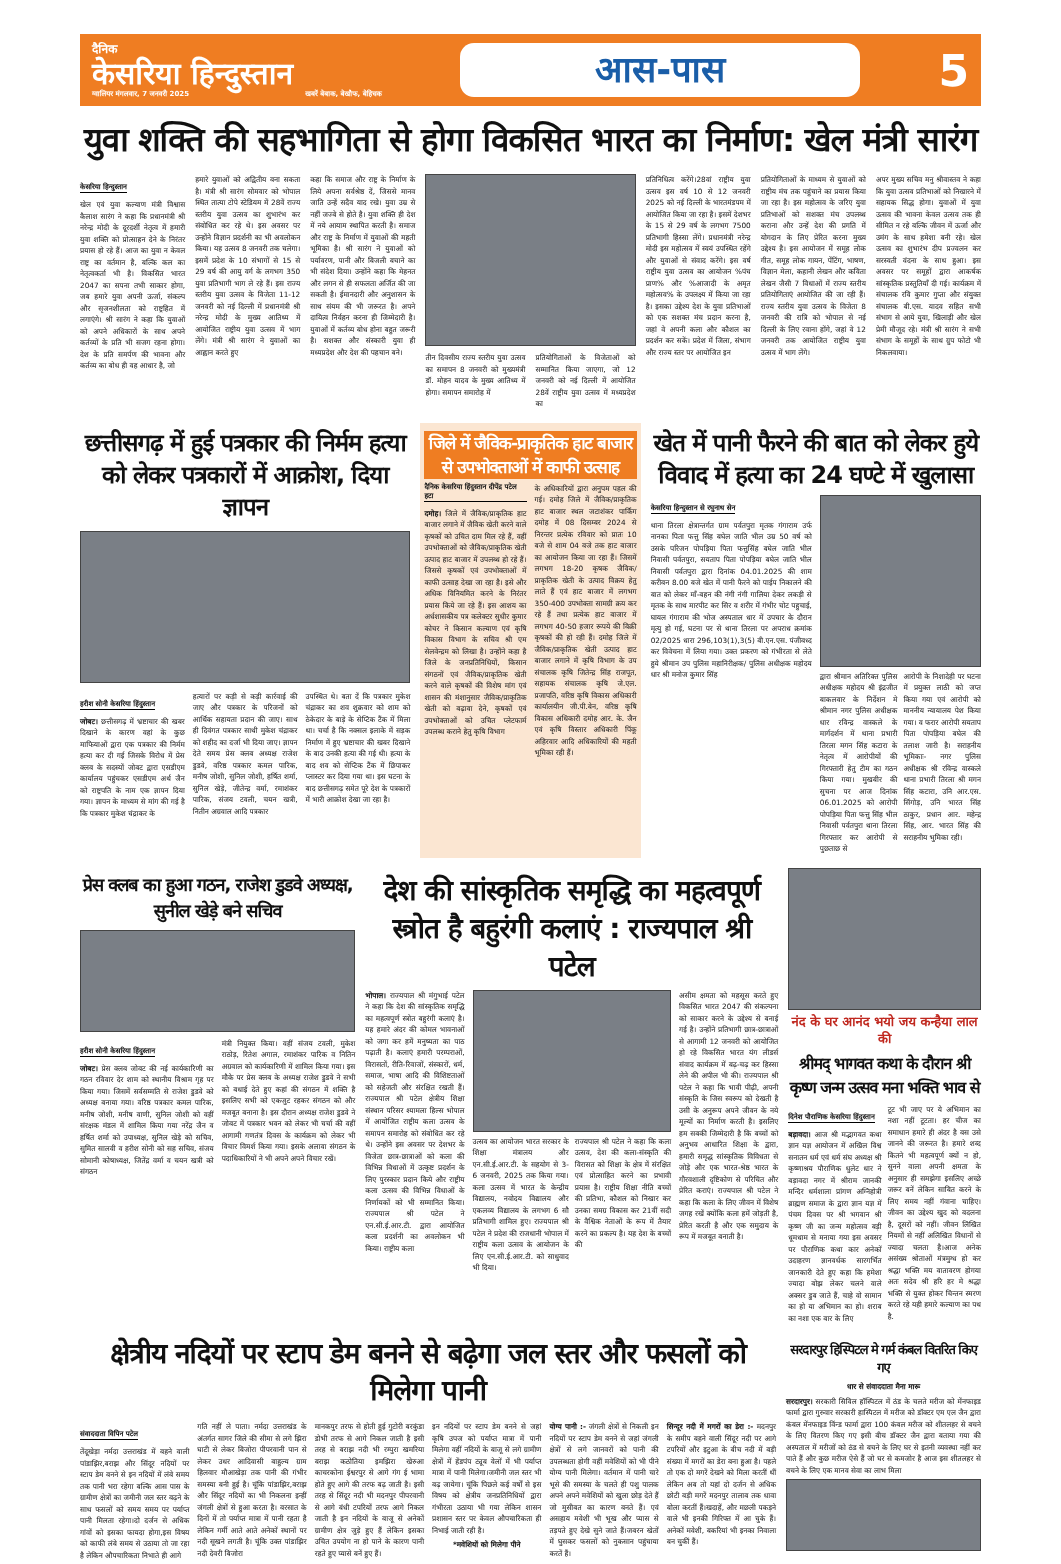दैनिक
केसरिया हिन्दुस्तान
ग्वालियर मंगलवार, 7 जनवरी 2025 खबरें बेबाक, बेखौफ, बेहिचक
आस-पास
5
युवा शक्ति की सहभागिता से होगा विकसित भारत का निर्माण: खेल मंत्री सारंग
केसरिया हिन्दुस्तान
खेल एवं युवा कल्याण मंत्री विश्वास कैलाश सारंग ने कहा कि प्रधानमंत्री श्री नरेन्द्र मोदी के दूरदर्शी नेतृत्व में हमारी युवा शक्ति को प्रोत्साहन देने के निरंतर प्रयास हो रहे हैं। आज का युवा न केवल राष्ट्र का वर्तमान है, बल्कि कल का नेतृत्वकर्ता भी है। विकसित भारत 2047 का सपना तभी साकार होगा, जब हमारे युवा अपनी ऊर्जा, संकल्प और सृजनशीलता को राष्ट्रहित में लगाएंगे। श्री सारंग ने कहा कि युवाओं को अपने अधिकारों के साथ अपने कर्तव्यों के प्रति भी सजग रहना होगा। देश के प्रति समर्पण की भावना और कर्तव्य का बोध ही वह आधार है, जो
हमारे युवाओं को अद्वितीय बना सकता है। मंत्री श्री सारंग सोमवार को भोपाल स्थित तात्या टोपे स्टेडियम में 28वें राज्य स्तरीय युवा उत्सव का शुभारंभ कर संबोधित कर रहे थे। इस अवसर पर उन्होंने विज्ञान प्रदर्शनी का भी अवलोकन किया। यह उत्सव 8 जनवरी तक चलेगा। इसमें प्रदेश के 10 संभागों से 15 से 29 वर्ष की आयु वर्ग के लगभग 350 युवा प्रतिभागी भाग ले रहे हैं। इस राज्य स्तरीय युवा उत्सव के विजेता 11-12 जनवरी को नई दिल्ली में प्रधानमंत्री श्री नरेन्द्र मोदी के मुख्य आतिथ्य में आयोजित राष्ट्रीय युवा उत्सव में भाग लेंगे। मंत्री श्री सारंग ने युवाओं का आह्वान करते हुए
कहा कि समाज और राष्ट्र के निर्माण के लिये अपना सर्वश्रेष्ठ दें, जिससे मानव जाति उन्हें सदैव याद रखे। युवा उम्र से नहीं जज्बे से होते है। युवा शक्ति ही देश में नये आयाम स्थापित करती है। समाज और राष्ट्र के निर्माण में युवाओं की महती भूमिका है। श्री सारंग ने युवाओं को पर्यावरण, पानी और बिजली बचाने का भी संदेश दिया। उन्होंने कहा कि मेहनत और लगन से ही सफलता अर्जित की जा सकती है। ईमानदारी और अनुशासन के साथ संयम की भी जरूरत है। अपने दायित्व निर्वहन करना ही जिम्मेदारी है। युवाओं में कर्तव्य बोध होना बहुत जरूरी है। सशक्त और संस्कारी युवा ही मध्यप्रदेश और देश की पहचान बने।
तीन दिवसीय राज्य स्तरीय युवा उत्सव का समापन 8 जनवरी को मुख्यमंत्री डॉ. मोहन यादव के मुख्य आतिथ्य में होगा। समापन समारोह में
प्रतियोगिताओं के विजेताओं को सम्मानित किया जाएगा, जो 12 जनवरी को नई दिल्ली में आयोजित 28वें राष्ट्रीय युवा उत्सव में मध्यप्रदेश का
प्रतिनिधित्व करेंगे।28वां राष्ट्रीय युवा उत्सव इस वर्ष 10 से 12 जनवरी 2025 को नई दिल्ली के भारतमंडपम में आयोजित किया जा रहा है। इसमें देशभर के 15 से 29 वर्ष के लगभग 7500 प्रतिभागी हिस्सा लेंगे। प्रधानमंत्री नरेन्द्र मोदी इस महोत्सव में स्वयं उपस्थित रहेंगे और युवाओं से संवाद करेंगे। इस वर्ष राष्ट्रीय युवा उत्सव का आयोजन %पंच प्राण% और %आजादी के अमृत महोत्सव% के उपलक्ष्य में किया जा रहा है। इसका उद्देश्य देश के युवा प्रतिभाओं को एक सशक्त मंच प्रदान करना है, जहां वे अपनी कला और कौशल का प्रदर्शन कर सकें। प्रदेश में जिला, संभाग और राज्य स्तर पर आयोजित इन
प्रतियोगिताओं के माध्यम से युवाओं को राष्ट्रीय मंच तक पहुंचाने का प्रयास किया जा रहा है। इस महोत्सव के जरिए युवा प्रतिभाओं को सशक्त मंच उपलब्ध कराना और उन्हें देश की प्रगति में योगदान के लिए प्रेरित करना मुख्य उद्देश्य है। इस आयोजन में समूह लोक गीत, समूह लोक गायन, पेंटिंग, भाषण, विज्ञान मेला, कहानी लेखन और कविता लेखन जैसी 7 विधाओं में राज्य स्तरीय प्रतियोगिताएं आयोजित की जा रही हैं। राज्य स्तरीय युवा उत्सव के विजेता 8 जनवरी की रात्रि को भोपाल से नई दिल्ली के लिए रवाना होंगे, जहां वे 12 जनवरी तक आयोजित राष्ट्रीय युवा उत्सव में भाग लेंगे।
अपर मुख्य सचिव मनु श्रीवास्तव ने कहा कि युवा उत्सव प्रतिभाओं को निखारने में सहायक सिद्ध होगा। युवाओं में युवा उत्सव की भावना केवल उत्सव तक ही सीमित न रहे बल्कि जीवन में ऊर्जा और उमंग के साथ हमेशा बनी रहे। खेल उत्सव का शुभारंभ दीप प्रज्वलन कर सरस्वती वंदना के साथ हुआ। इस अवसर पर समूहों द्वारा आकर्षक सांस्कृतिक प्रस्तुतियाँ दी गई। कार्यक्रम में संचालक रवि कुमार गुप्ता और संयुक्त संचालक बी.एस. यादव सहित सभी संभाग से आये युवा, खिलाड़ी और खेल प्रेमी मौजूद रहे। मंत्री श्री सारंग ने सभी संभाग के समूहों के साथ ग्रुप फोटो भी निकलवाया।
छत्तीसगढ़ में हुई पत्रकार की निर्मम हत्या को लेकर पत्रकारों में आक्रोश, दिया ज्ञापन
हरीश सोनी केसरिया हिंदुस्तान
जोबट। छत्तीसगढ़ में भ्रष्टाचार की खबर दिखाने के कारण वहां के कुछ माफियाओं द्वारा एक पत्रकार की निर्मम हत्या कर दी गई जिसके विरोध में प्रेस क्लब के सदस्यों जोबट द्वारा एसडीएम कार्यालय पहुंचकर एसडीएम अर्थ जैन को राष्ट्रपति के नाम एक ज्ञापन दिया गया। ज्ञापन के माध्यम से मांग की गई है कि पत्रकार मुकेश चंद्राकर के
हत्यारों पर कड़ी से कड़ी कार्रवाई की जाए और पत्रकार के परिजनों को आर्थिक सहायता प्रदान की जाए। साथ ही दिवंगत पत्रकार साथी मुकेश चंद्राकर को शहीद का दर्जा भी दिया जाए। ज्ञापन देते समय प्रेस क्लब अध्यक्ष राजेश डुडवे, वरिष्ठ पत्रकार कमल पारिक, मनीष जोशी, सुनिल जोशी, हर्षित शर्मा, सुनिल खेड़े, जीतेन्द्र वर्मा, रमाशंकर पारिक, संजय टवली, चयन खत्री, नितीन अग्रवाल आदि पत्रकार
उपस्थित थे। बता दें कि पत्रकार मुकेश चंद्राकर का शव शुक्रवार को शाम को ठेकेदार के बाड़े के सेप्टिक टैंक में मिला था। चर्चा है कि नक्सल इलाके में सड़क निर्माण में हुए भ्रष्टाचार की खबर दिखाने के बाद उनकी हत्या की गई थी। हत्या के बाद शव को सेप्टिक टैंक में छिपाकर प्लास्टर कर दिया गया था। इस घटना के बाद छत्तीसगढ़ समेत पूरे देश के पत्रकारों में भारी आक्रोश देखा जा रहा है।
जिले में जैविक-प्राकृतिक हाट बाजार से उपभोक्ताओं में काफी उत्साह
दैनिक केसरिया हिंदुस्तान दीपेंद्र पटेल हटा
दमोह। जिले में जैविक/प्राकृतिक हाट बाजार लगाने में जैविक खेती करने वाले कृषकों को उचित दाम मिल रहे हैं, वहीं उपभोक्ताओं को जैविक/प्राकृतिक खेती उत्पाद हाट बाजार में उपलब्ध हो रहे हैं। जिससे कृषकों एवं उपभोक्ताओं में काफी उत्साह देखा जा रहा है। इसे और अधिक विनियमित करने के निरंतर प्रयास किये जा रहे हैं। इस आशय का अर्धशासकीय पत्र कलेक्टर सुधीर कुमार कोचर ने किसान कल्याण एवं कृषि विकास विभाग के सचिव श्री एम सेलवेन्द्रम को लिखा है। उन्होंने कहा है जिले के जनप्रतिनिधियों, किसान संगठनों एवं जैविक/प्राकृतिक खेती करने वाले कृषकों की विशेष मांग एवं शासन की मंशानुसार जैविक/प्राकृतिक खेती को बढ़ावा देने, कृषकों एवं उपभोक्ताओं को उचित प्लेटफार्म उपलब्ध कराने हेतु कृषि विभाग
के अधिकारियों द्वारा अनुपम पहल की गई। दमोह जिले में जैविक/प्राकृतिक हाट बाजार स्थल जटाशंकर पार्किंग दमोह में 08 दिसम्बर 2024 से निरन्तर प्रत्येक रविवार को प्रातः 10 बजे से शाम 04 बजे तक हाट बाजार का आयोजन किया जा रहा हैं। जिसमें लगभग 18-20 कृषक जैविक/प्राकृतिक खेती के उत्पाद विक्रय हेतु लाते हैं एवं हाट बाजार में लगभग 350-400 उपभोक्ता सामग्री क्रय कर रहे हैं तथा प्रत्येक हाट बाजार में लगभग 40-50 हजार रूपये की बिक्री कृषकों की हो रही हैं। दमोह जिले में जैविक/प्राकृतिक खेती उत्पाद हाट बाजार लगाने में कृषि विभाग के उप संचालक कृषि जितेन्द्र सिंह राजपूत, सहायक संचालक कृषि जे.एल. प्रजापति, वरिष्ठ कृषि विकास अधिकारी कार्यालयीन जी.पी.बेन, वरिष्ठ कृषि विकास अधिकारी दमोह आर. के. जैन एवं कृषि विस्तार अधिकारी पिंकू अहिरवार आदि अधिकारियों की महती भूमिका रही हैं।
खेत में पानी फैरने की बात को लेकर हुये विवाद में हत्या का 24 घण्टे में खुलासा
केसरिया हिन्दुस्तान से रघुनाथ सेन
थाना तिरला क्षेत्रान्तर्गत ग्राम पर्वतपुरा मृतक गंगाराम उर्फ नानका पिता फत्तु सिंह बघेल जाति भील उम्र 50 वर्ष को उसके परिजन पोपड़िया पिता फत्तुसिंह बघेल जाति भील निवासी पर्वतपुरा, सयताप पिता पोपड़िया बघेल जाति भील निवासी पर्वतपुरा द्वारा दिनांक 04.01.2025 की शाम करीबन 8.00 बजे खेत में पानी फैरने को पाईप निकालने की बात को लेकर माँ-बहन की नंगी नंगी गालिया देकर लकड़ी से मृतक के साथ मारपीट कर सिर व शरीर में गंभीर चोट पहुचाई, घायल गंगाराम की भोज अस्पताल धार में उपचार के दौरान मृत्यु हो गई, घटना पर से थाना तिरला पर अपराध क्रमांक 02/2025 धारा 296,103(1),3(5) बी.एन.एस. पंजीबध्द कर विवेचना में लिया गया। उक्त प्रकरण को गंभीरता से लेते हुये श्रीमान उप पुलिस महानिरीक्षक/ पुलिस अधीक्षक महोदय धार श्री मनोज कुमार सिंह
द्वारा श्रीमान अतिरिक्त पुलिस अधीक्षक महोदय श्री इंद्रजीत बाकलवार के निर्देशन मे श्रीमान नगर पुलिस अधीक्षक धार रविन्द्र वास्कले के मार्गदर्शन में थाना प्रभारी तिरला मगन सिंह कटारा के नेतृत्व में आरोपीयों की गिरफ्तारी हेतु टीम का गठन किया गया। मुखबीर की सुचना पर आज दिनांक 06.01.2025 को आरोपी पोपड़िया पिता फत्तु सिंह भील निवासी पर्वतपुरा थाना तिरला गिरफ्तार कर आरोपी से पुछताछ से
आरोपी के निशादेही पर घटना में प्रयुक्त लाठी को जप्त किया गया एवं आरोपी को माननीय न्यायालय पेश किया गया। व फरार आरोपी सयताप पिता पोपड़िया बघेल की तलाश जारी है। सराहनीय भूमिकाः- नगर पुलिस अधीक्षक श्री रविन्द्र वास्कले थाना प्रभारी तिरला श्री मगन सिंह कटारा, उनि आर.एस. सिंगोड़, उनि भारत सिंह ठाकुर, प्रधान आर. महेन्द्र सिंह, आर. भारत सिंह की सराहनीय भुमिका रही।
प्रेस क्लब का हुआ गठन, राजेश डुडवे अध्यक्ष, सुनील खेड़े बने सचिव
हरीश सोनी केसरिया हिंदुस्तान
जोबट। प्रेस क्लब जोबट की नई कार्यकारिणी का गठन रविवार देर शाम को स्थानीय विश्राम गृह पर किया गया। जिसमें सर्वसम्मति से राजेश डुडवे को अध्यक्ष बनाया गया। वरिष्ठ पत्रकार कमल पारिक, मनीष जोशी, मनीष वाणी, सुनिल जोशी को वहीं संरक्षक मंडल में शामिल किया गया नरेंद्र जैन व हर्षित शर्मा को उपाध्यक्ष, सुनिल खेड़े को सचिव, सुमित सालवी व हरीश सोनी को सह सचिव, संजय सोमानी कोषाध्यक्ष, जितेंद्र वर्मा व चयन खत्री को संगठन
मंत्री नियुक्त किया। वहीं संजय टवली, मुकेश राठोड़, रितेश अगाल, रमाशंकर पारिक व नितिन अग्रवाल को कार्यकारिणी में शामिल किया गया। इस मौके पर प्रेस क्लब के अध्यक्ष राजेश डुडवे ने सभी को बधाई देते हुए कहां की संगठन में शक्ति है इसलिए सभी को एकजुट रहकर संगठन को और मजबूत बनाना है। इस दौरान अध्यक्ष राजेश डुडवे ने जोबट में पत्रकार भवन को लेकर भी चर्चा की वहीं आगामी गणतंत्र दिवस के कार्यक्रम को लेकर भी विचार विमर्श किया गया। इसके अलावा संगठन के पदाधिकारियों ने भी अपने अपने विचार रखें।
देश की सांस्कृतिक समृद्धि का महत्वपूर्ण स्त्रोत है बहुरंगी कलाएं : राज्यपाल श्री पटेल
भोपाल। राज्यपाल श्री मंगुभाई पटेल ने कहा कि देश की सांस्कृतिक समृद्धि का महत्वपूर्ण स्त्रोत बहुरंगी कलाएं है। यह हमारे अंदर की कोमल भावनाओं को जगा कर हमें मनुष्यता का पाठ पढ़ाती है। कलाएं हमारी परम्पराओं, विरासतों, रीति-रिवाजों, संस्कारों, धर्म, समाज, भाषा आदि की विशिष्टताओं को सहेजती और संरक्षित रखती हैं। राज्यपाल श्री पटेल क्षेत्रीय शिक्षा संस्थान परिसर श्यामला हिल्स भोपाल में आयोजित राष्ट्रीय कला उत्सव के समापन समारोह को संबोधित कर रहे थे। उन्होंने इस अवसर पर देशभर के विजेता छात्र-छात्राओं को कला की विभिन्न विधाओं में उत्कृष्ट प्रदर्शन के लिए पुरस्कार प्रदान किये और राष्ट्रीय कला उत्सव की विभिन्न विधाओं के निर्णायकों को भी सम्मानित किया। राज्यपाल श्री पटेल ने एन.सी.ई.आर.टी. द्वारा आयोजित कला प्रदर्शनी का अवलोकन भी किया। राष्ट्रीय कला
उत्सव का आयोजन भारत सरकार के शिक्षा मंत्रालय और एन.सी.ई.आर.टी. के सहयोग से 3-6 जनवरी, 2025 तक किया गया। कला उत्सव में भारत के केन्द्रीय विद्यालय, नवोदय विद्यालय और एकलव्य विद्यालय के लगभग 6 सौ प्रतिभागी शामिल हुए। राज्यपाल श्री पटेल ने प्रदेश की राजधानी भोपाल में राष्ट्रीय कला उत्सव के आयोजन के लिए एन.सी.ई.आर.टी. को साधुवाद भी दिया।
राज्यपाल श्री पटेल ने कहा कि कला उत्सव, देश की कला-संस्कृति की विरासत को शिक्षा के क्षेत्र में संरक्षित एवं प्रोत्साहित करने का प्रभावी प्रयास है। राष्ट्रीय शिक्षा नीति बच्चों की प्रतिभा, कौशल को निखार कर उनका समग्र विकास कर 21वीं सदी के वैश्विक नेताओं के रूप में तैयार करने का प्रकल्प है। यह देश के बच्चों की
असीम क्षमता को महसूस करते हुए विकसित भारत 2047 की संकल्पना को साकार करने के उद्देश्य से बनाई गई है। उन्होंने प्रतिभागी छात्र-छात्राओं से आगामी 12 जनवरी को आयोजित हो रहे विकसित भारत यंग लीडर्स संवाद कार्यक्रम में बढ़-चढ़ कर हिस्सा लेने की अपील भी की। राज्यपाल श्री पटेल ने कहा कि भावी पीढ़ी, अपनी संस्कृति के जिस स्वरूप को देखती है उसी के अनुरूप अपने जीवन के नये मूल्यों का निर्माण करती है। इसलिए हम सबकी जिम्मेदारी है कि बच्चों को अनुभव आधारित शिक्षा के द्वारा, हमारी समृद्ध सांस्कृतिक विविधता से जोड़े और एक भारत-श्रेष्ठ भारत के गौरवशाली दृष्टिकोण से परिचित और प्रेरित कराएं। राज्यपाल श्री पटेल ने कहा कि कला के लिए जीवन में विशेष जगह रखें क्योंकि कला हमें जोड़ती है, प्रेरित करती है और एक समुदाय के रूप में मजबूत बनाती है।
नंद के घर आनंद भयो जय कन्हैया लाल की
श्रीमद् भागवत कथा के दौरान श्री कृष्ण जन्म उत्सव मना भक्ति भाव से
दिनेश पौराणिक केसरिया हिंदुस्तान
बड़ावदा। आज श्री मद्भागवत कथा ज्ञान यज्ञ आयोजन में अखिल विश्व सनातन धर्म एवं धर्म संघ अध्यक्ष श्री कृष्णाश्रय पौराणिक धुलेट धार ने बड़ावदा नगर में श्रीराम जानकी मन्दिर धर्मशाला प्रांगण अग्निहोत्री ब्राह्मण समाज के द्वारा ज्ञान यज्ञ में पंचम दिवस पर श्री भगवान श्री कृष्ण जी का जन्म महोत्सव बड़ी धूमधाम से मनाया गया इस अवसर पर पौराणिक कथा कार अनेकों उदाहरण ज्ञानवर्धक सारगर्भित जानकारी देते हुए कहा कि हमेशा ज्यादा बोझ लेकर चलने वाले अक्सर डुब जाते हैं, चाहे वो सामान का हो या अभिमान का हो। शराब का नशा एक बार के लिए
टूट भी जाए पर ये अभिमान का नशा नहीं टूटता। हर चीज का समाधान हमारे ही अंदर है बस उसे जानने की जरूरत है। हमारे शब्द कितने भी महत्वपूर्ण क्यों न हो, सुनने वाला अपनी क्षमता के अनुसार ही समझेगा इसलिए अच्छे जरूर बनें लेकिन साबित करने के लिए समय नहीं गंवाना चाहिए। जीवन का उद्देश्य खुद को बदलना है, दूसरों को नहीं। जीवन लिखित नियमों से नहीं अलिखित विधानों से ज्यादा चलता है।आज अनेक असंख्य श्रोताओं मंत्रमुग्ध हो कर श्रद्धा भक्ति मय वातावरण होगया अतः सदेव श्री हरि हर मे श्रद्धा भक्ति से युक्त होकर चिन्तन स्मरण करते रहे यही हमारे कल्याण का पथ है.
क्षेत्रीय नदियों पर स्टाप डेम बनने से बढ़ेगा जल स्तर और फसलों को मिलेगा पानी
संवाददाता विपिन पटेल
तेंदूखेड़ा नर्मदा उत्तराखंड में बहने वाली पांडाझिर,बराझ और सिंदूर नदियों पर स्टाप डेम बनने से इन नदियों में लंबे समय तक पानी भरा रहेगा बल्कि आस पास के ग्रामीण क्षेत्रों का जमीनी जल स्तर बढ़ने के साथ फसलों को समय समय पर पर्याप्त पानी मिलता रहेगा।दो दर्जन से अधिक गांवों को इसका फायदा होगा,इस विषय को काफी लंबे समय से उठाया तो जा रहा है लेकिन औपचारिकता निभाते ही आगे
गति नहीं ले पाता। नर्मदा उत्तराखंड के अंतर्गत सागर जिले की सीमा से लगे झिरा घाटी से लेकर बिजोरा पीपरवानी पान से लेकर उधर आदिवासी बाहुल्य ग्राम हिलवार मौआखेड़ा तक पानी की गंभीर समस्या बनी हुई है। चूंकि पांडाझिर,बराझ और सिंदूर नदियों का भी निकलना इन्हीं जंगली क्षेत्रों से हुआ करता है। बरसात के दिनों में तो पर्याप्त मात्रा में पानी रहता है लेकिन गर्मी आते आते अनेकों स्थानों पर नदी सूखने लगती है। चूंकि उक्त पांडाझिर नदी देवरी बिजोरा
मानकपुर तरफ से होती हुई गुटोरी बरकुंडा डोभी तरफ से आगे निकल जाती है इसी तरह से बराझ नदी भी रम्पुरा खमरिया बराझ कठोतिया इमझिरा खेरुआ काचरकोना ईश्वरपुर से आगे गंग ई भामा होते हुए आगे की तरफ बढ़ जाती है। इसी तरह से सिंदूर नदी भी मदनपुर पीपरवानी से आगे बंधी टपरियों तरफ आगे निकल जाती है इन नदियों के बाजू से अनेकों ग्रामीण क्षेत्र जुड़े हुए हैं लेकिन इसका उचित उपयोग ना हो पाने के कारण पानी रहते हुए प्यासे बनें हुए हैं।
इन नदियों पर स्टाप डेम बनने से जहां कृषि उपज को पर्याप्त मात्रा में पानी मिलेगा वहीं नदियों के बाजू से लगे ग्रामीण क्षेत्रों में हेंडपंप ट्यूब वेलों में भी पर्याप्त मात्रा में पानी मिलेगा।जमीनी जल स्तर भी बढ़ जायेगा। चूंकि पिछले कई वर्षों से इस विषय को क्षेत्रीय जनप्रतिनिधियों द्वारा गंभीरता उठाया भी गया लेकिन शासन प्रशासन स्तर पर केवल औपचारिकता ही निभाई जाती रही है।
*मवेशियों को मिलेगा पीने
योग्य पानी :- जंगली क्षेत्रों से निकली इन नदियों पर स्टाप डेम बनने से जहां जंगली क्षेत्रों से लगे जानवरों को पानी की उपलब्धता होगी वहीं मवेशियों को भी पीने योग्य पानी मिलेगा। वर्तमान में पानी चारे भूसे की समस्या के चलते ही पशु पालक अपने अपने मवेशियों को खुला छोड़ देते हैं जो मुसीबत का कारण बनते हैं। एवं असहाय मवेशी भी भूख और प्यास से तड़पते हुए देखे सुने जाते हैं।जबरन खेतों में घुसकर फसलों को नुकसान पहुंचाया करतें हैं।
सिन्दूर नदी में मगरों का डेरा :- मदनपुर के समीप बहने वाली सिंदूर नदी पर आगे टपरियों और इटुआ के बीच नदी में बड़ी संख्या में मगरों का डेरा बना हुआ है। पहले तो एक दो मगरें देखने को मिला करतीं थीं लेकिन अब तो यहां दो दर्जन से अधिक छोटी बड़ी मगरें मदनपुर तालाब तक धावा बोला करतीं हैं।खदाहें, और मछली पकड़ने वाले भी इनकी गिरिफ्त में आ चुके हैं। अनेकों मवेशी, बकरियां भी इनका निवाला बन चुकीं हैं।
सरदारपुर हिस्पिटल मे गर्म कंबल वितरित किए गए
धार से संवाददाता मैना मारू
सरदारपुर। सरकारी सिविल हॉस्पिटल में ठंड के चलते मरीज को मेंनफाइड फार्मा द्वारा गुरुवार सरकारी हास्पिटल में मरीज को डॉक्टर एम एल जैन द्वारा कंबल मेंनफाइड विंन्ड फार्मा द्वारा 100 कंबल मरीज को शीतलहर से बचने के लिए वितरण किए गए इसी बीच डॉक्टर जैन द्वारा बताया गया की अस्पताल में मरीजों को ठंड से बचने के लिए घर से इतनी व्यवस्था नहीं कर पाते हैं और कुछ मरीज ऐसे हैं जो घर से कमजोर है आज इस शीतलहर से बचने के लिए एक मानव सेवा का लाभ मिला